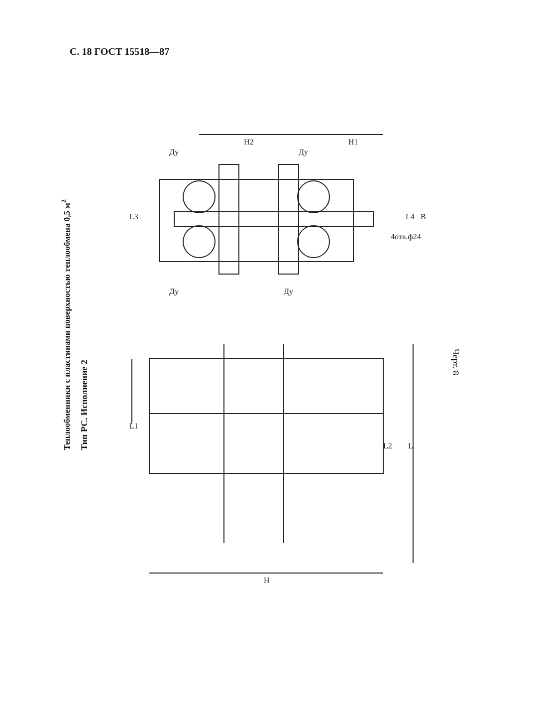С. 18 ГОСТ 15518—87
Теплообменники с пластинами поверхностью теплообмена 0,5 м<sup>2</sup>
Тип РС. Исполнение 2
H2
H1
Ду
Ду
Ду
Ду
L3
4отв.ф24
L4
B
L1
L2
L
H
Черт. 8